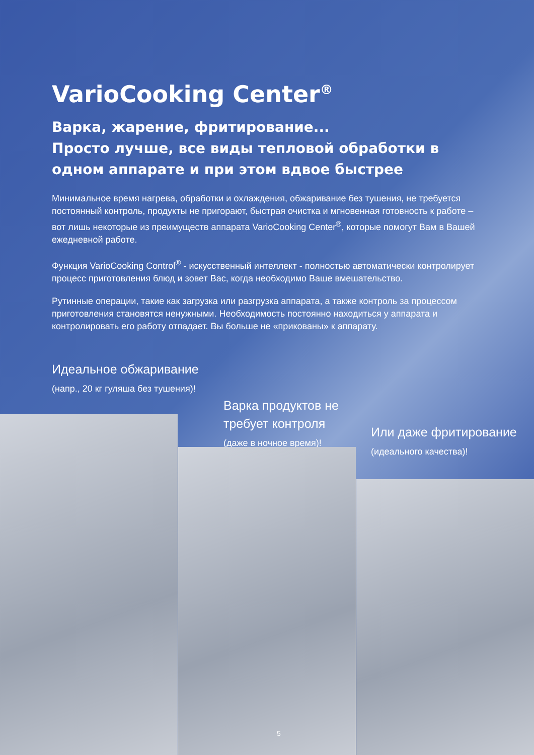VarioCooking Center<sup>®</sup>
Варка, жарение, фритирование...
Просто лучше, все виды тепловой обработки в одном аппарате и при этом вдвое быстрее
Минимальное время нагрева, обработки и охлаждения, обжаривание без тушения, не требуется постоянный контроль, продукты не пригорают, быстрая очистка и мгновенная готовность к работе – вот лишь некоторые из преимуществ аппарата VarioCooking Center<sup>®</sup>, которые помогут Вам в Вашей ежедневной работе.
Функция VarioCooking Control<sup>®</sup> - искусственный интеллект - полностью автоматически контролирует процесс приготовления блюд и зовет Вас, когда необходимо Ваше вмешательство.
Рутинные операции, такие как загрузка или разгрузка аппарата, а также контроль за процессом приготовления становятся ненужными. Необходимость постоянно находиться у аппарата и контролировать его работу отпадает. Вы больше не «прикованы» к аппарату.
Идеальное обжаривание
(напр., 20 кг гуляша без тушения)!
Варка продуктов не
требует контроля
(даже в ночное время)!
Или даже фритирование
(идеального качества)!
5